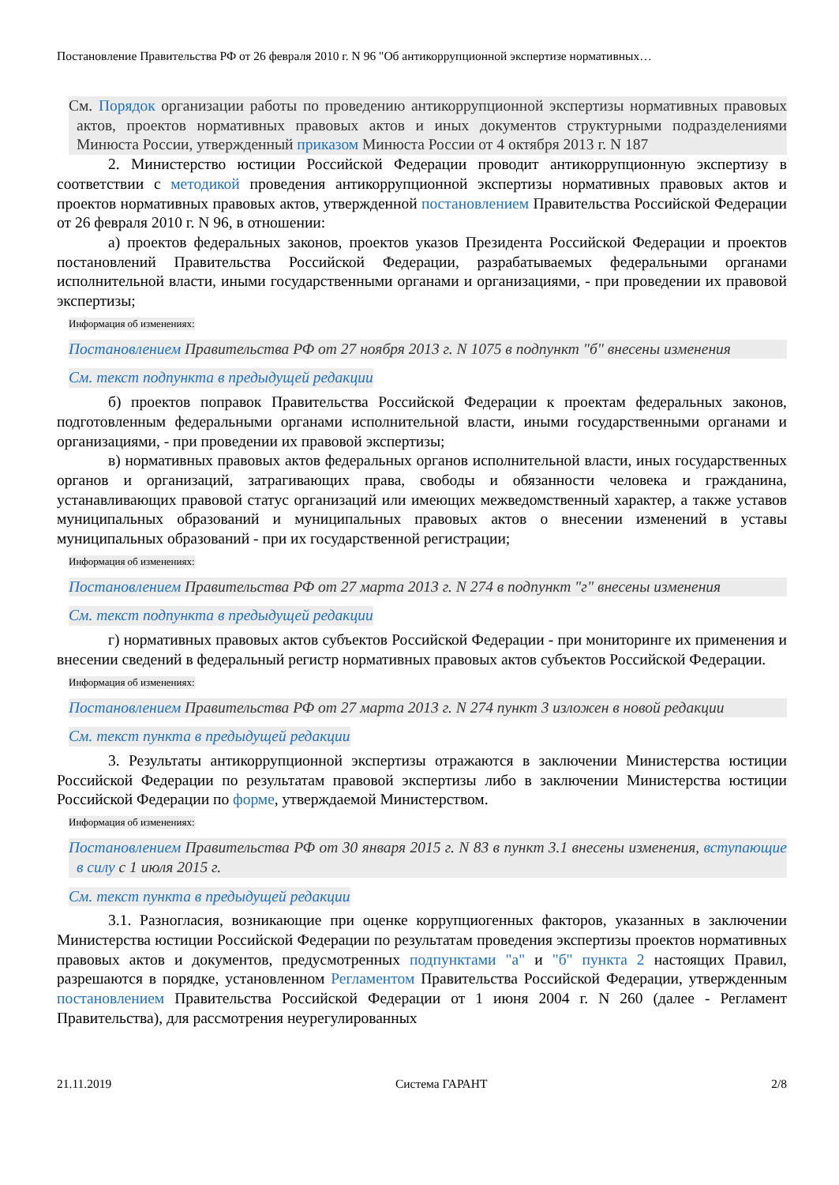Постановление Правительства РФ от 26 февраля 2010 г. N 96 "Об антикоррупционной экспертизе нормативных…
См. Порядок организации работы по проведению антикоррупционной экспертизы нормативных правовых актов, проектов нормативных правовых актов и иных документов структурными подразделениями Минюста России, утвержденный приказом Минюста России от 4 октября 2013 г. N 187
2. Министерство юстиции Российской Федерации проводит антикоррупционную экспертизу в соответствии с методикой проведения антикоррупционной экспертизы нормативных правовых актов и проектов нормативных правовых актов, утвержденной постановлением Правительства Российской Федерации от 26 февраля 2010 г. N 96, в отношении:
а) проектов федеральных законов, проектов указов Президента Российской Федерации и проектов постановлений Правительства Российской Федерации, разрабатываемых федеральными органами исполнительной власти, иными государственными органами и организациями, - при проведении их правовой экспертизы;
Информация об изменениях:
Постановлением Правительства РФ от 27 ноября 2013 г. N 1075 в подпункт "б" внесены изменения
См. текст подпункта в предыдущей редакции
б) проектов поправок Правительства Российской Федерации к проектам федеральных законов, подготовленным федеральными органами исполнительной власти, иными государственными органами и организациями, - при проведении их правовой экспертизы;
в) нормативных правовых актов федеральных органов исполнительной власти, иных государственных органов и организаций, затрагивающих права, свободы и обязанности человека и гражданина, устанавливающих правовой статус организаций или имеющих межведомственный характер, а также уставов муниципальных образований и муниципальных правовых актов о внесении изменений в уставы муниципальных образований - при их государственной регистрации;
Информация об изменениях:
Постановлением Правительства РФ от 27 марта 2013 г. N 274 в подпункт "г" внесены изменения
См. текст подпункта в предыдущей редакции
г) нормативных правовых актов субъектов Российской Федерации - при мониторинге их применения и внесении сведений в федеральный регистр нормативных правовых актов субъектов Российской Федерации.
Информация об изменениях:
Постановлением Правительства РФ от 27 марта 2013 г. N 274 пункт 3 изложен в новой редакции
См. текст пункта в предыдущей редакции
3. Результаты антикоррупционной экспертизы отражаются в заключении Министерства юстиции Российской Федерации по результатам правовой экспертизы либо в заключении Министерства юстиции Российской Федерации по форме, утверждаемой Министерством.
Информация об изменениях:
Постановлением Правительства РФ от 30 января 2015 г. N 83 в пункт 3.1 внесены изменения, вступающие в силу с 1 июля 2015 г.
См. текст пункта в предыдущей редакции
3.1. Разногласия, возникающие при оценке коррупциогенных факторов, указанных в заключении Министерства юстиции Российской Федерации по результатам проведения экспертизы проектов нормативных правовых актов и документов, предусмотренных подпунктами "а" и "б" пункта 2 настоящих Правил, разрешаются в порядке, установленном Регламентом Правительства Российской Федерации, утвержденным постановлением Правительства Российской Федерации от 1 июня 2004 г. N 260 (далее - Регламент Правительства), для рассмотрения неурегулированных
21.11.2019 Система ГАРАНТ 2/8